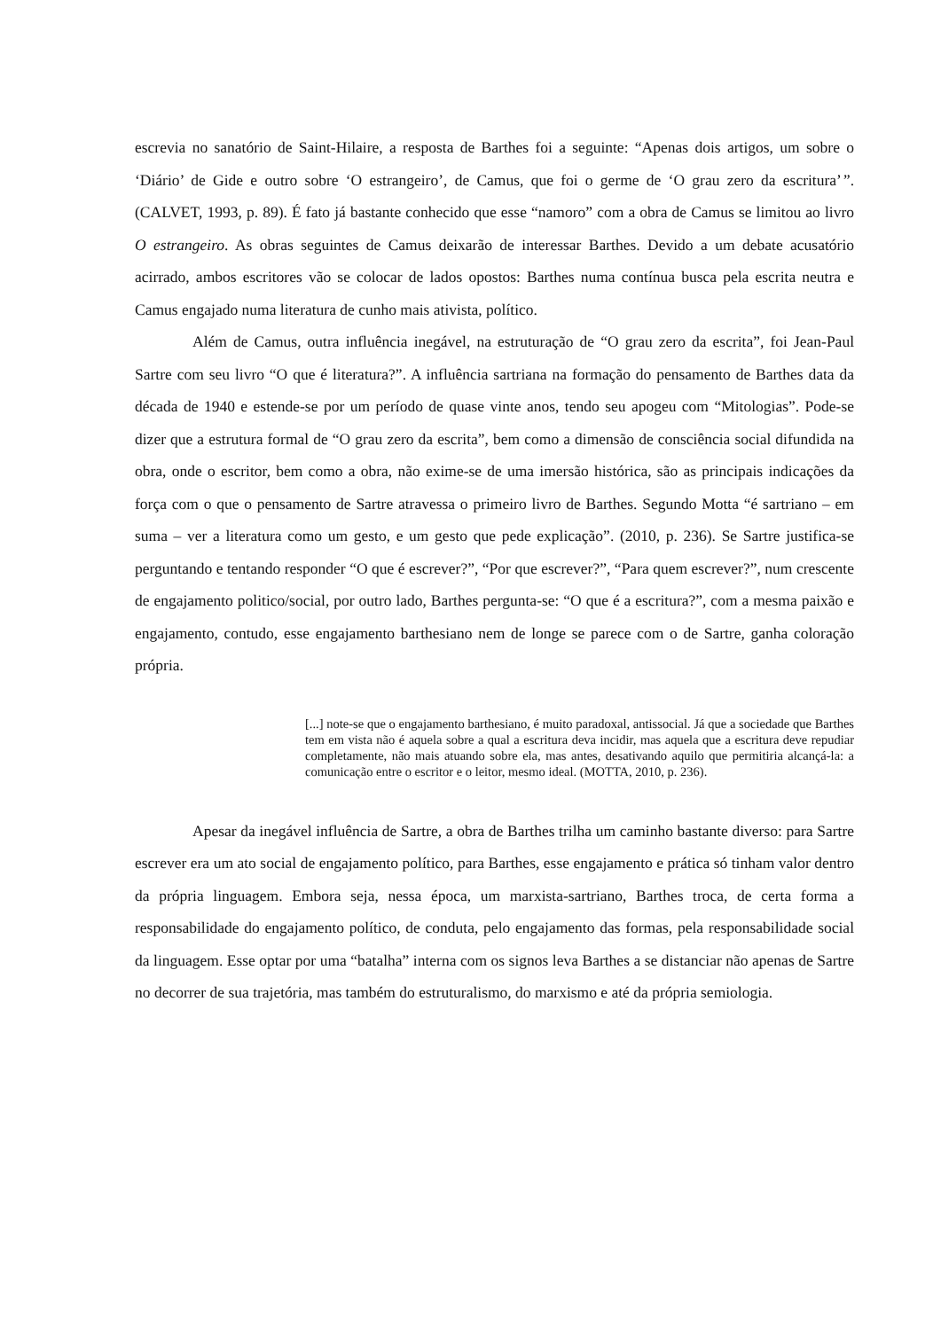escrevia no sanatório de Saint-Hilaire, a resposta de Barthes foi a seguinte: “Apenas dois artigos, um sobre o ‘Diário’ de Gide e outro sobre ‘O estrangeiro’, de Camus, que foi o germe de ‘O grau zero da escritura’”. (CALVET, 1993, p. 89). É fato já bastante conhecido que esse “namoro” com a obra de Camus se limitou ao livro O estrangeiro. As obras seguintes de Camus deixarão de interessar Barthes. Devido a um debate acusatório acirrado, ambos escritores vão se colocar de lados opostos: Barthes numa contínua busca pela escrita neutra e Camus engajado numa literatura de cunho mais ativista, político.
Além de Camus, outra influência inegável, na estruturação de “O grau zero da escrita”, foi Jean-Paul Sartre com seu livro “O que é literatura?”. A influência sartriana na formação do pensamento de Barthes data da década de 1940 e estende-se por um período de quase vinte anos, tendo seu apogeu com “Mitologias”. Pode-se dizer que a estrutura formal de “O grau zero da escrita”, bem como a dimensão de consciência social difundida na obra, onde o escritor, bem como a obra, não exime-se de uma imersão histórica, são as principais indicações da força com o que o pensamento de Sartre atravessa o primeiro livro de Barthes. Segundo Motta “é sartriano – em suma – ver a literatura como um gesto, e um gesto que pede explicação”. (2010, p. 236). Se Sartre justifica-se perguntando e tentando responder “O que é escrever?”, “Por que escrever?”, “Para quem escrever?”, num crescente de engajamento politico/social, por outro lado, Barthes pergunta-se: “O que é a escritura?”, com a mesma paixão e engajamento, contudo, esse engajamento barthesiano nem de longe se parece com o de Sartre, ganha coloração própria.
[...] note-se que o engajamento barthesiano, é muito paradoxal, antissocial. Já que a sociedade que Barthes tem em vista não é aquela sobre a qual a escritura deva incidir, mas aquela que a escritura deve repudiar completamente, não mais atuando sobre ela, mas antes, desativando aquilo que permitiria alcançá-la: a comunicação entre o escritor e o leitor, mesmo ideal. (MOTTA, 2010, p. 236).
Apesar da inegável influência de Sartre, a obra de Barthes trilha um caminho bastante diverso: para Sartre escrever era um ato social de engajamento político, para Barthes, esse engajamento e prática só tinham valor dentro da própria linguagem. Embora seja, nessa época, um marxista-sartriano, Barthes troca, de certa forma a responsabilidade do engajamento político, de conduta, pelo engajamento das formas, pela responsabilidade social da linguagem. Esse optar por uma “batalha” interna com os signos leva Barthes a se distanciar não apenas de Sartre no decorrer de sua trajetória, mas também do estruturalismo, do marxismo e até da própria semiologia.